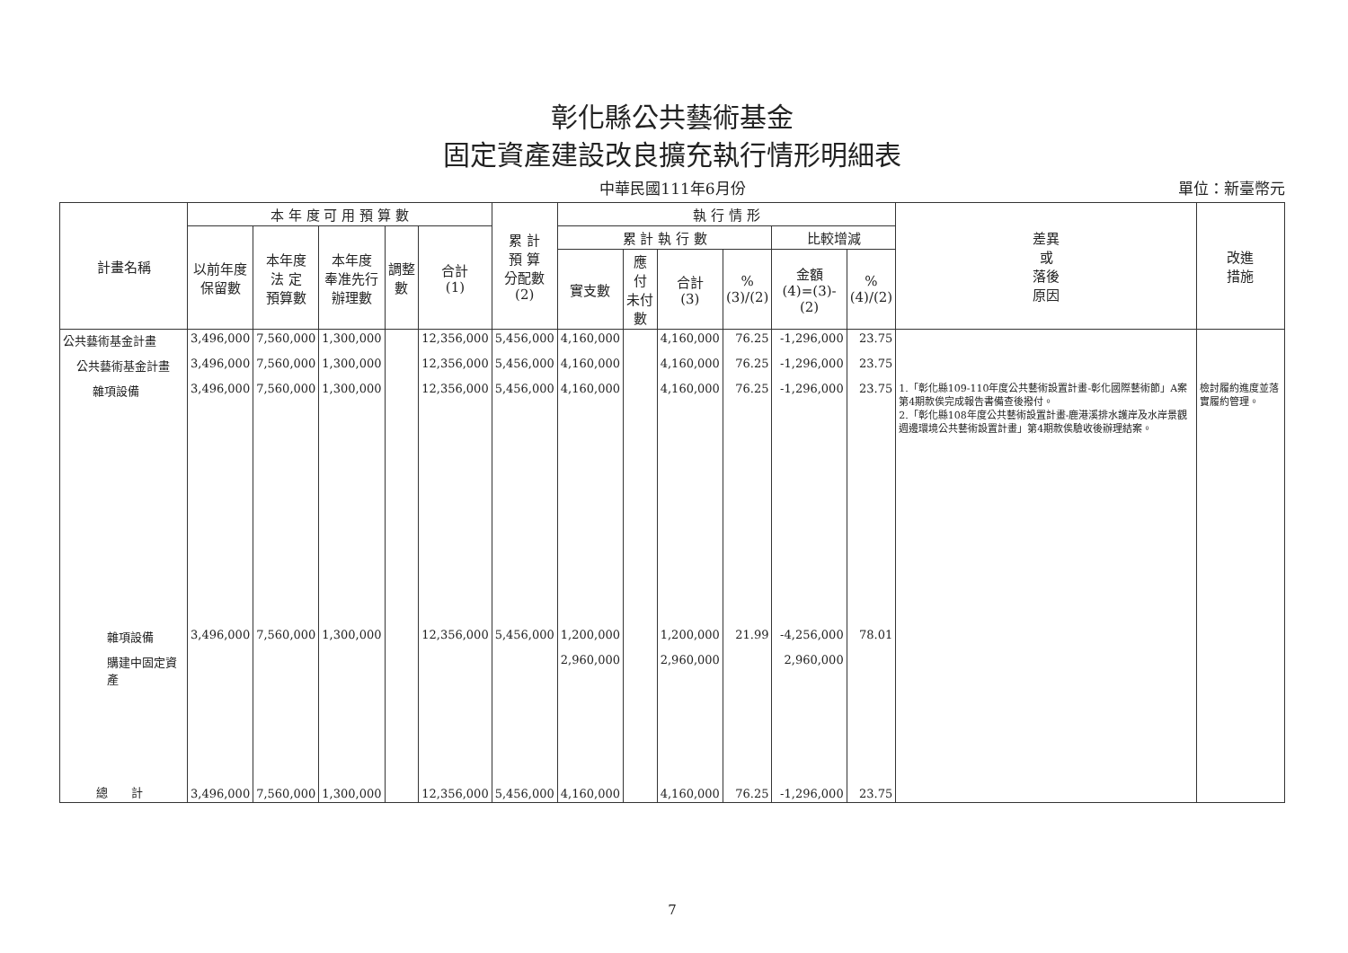彰化縣公共藝術基金
固定資產建設改良擴充執行情形明細表
中華民國111年6月份 單位：新臺幣元
| 計畫名稱 | 本 年 度 可 用 預 算 數 | | | | | 累 計 預 算 分配數 (2) | 執 行 情 形 | | | | | | 差異 或 落後 原因 | 改進 措施 |
| --- | --- | --- | --- | --- | --- | --- | --- | --- | --- | --- | --- | --- | --- | --- |
| | 以前年度 保留數 | 本年度 法 定 預算數 | 本年度 奉准先行 辦理數 | 調整數 | 合計 (1) | | 累 計 執 行 數 | | | | 比較增減 | | | |
| | | | | | | | 實支數 | 應 付 未付數 | 合計 (3) | % (3)/(2) | 金額 (4)=(3)-(2) | % (4)/(2) | | |
| 公共藝術基金計畫 | 3,496,000 | 7,560,000 | 1,300,000 | | 12,356,000 | 5,456,000 | 4,160,000 | | 4,160,000 | 76.25 | -1,296,000 | 23.75 | | |
| 公共藝術基金計畫 | 3,496,000 | 7,560,000 | 1,300,000 | | 12,356,000 | 5,456,000 | 4,160,000 | | 4,160,000 | 76.25 | -1,296,000 | 23.75 | | |
| 雜項設備 | 3,496,000 | 7,560,000 | 1,300,000 | | 12,356,000 | 5,456,000 | 4,160,000 | | 4,160,000 | 76.25 | -1,296,000 | 23.75 | 1.「彰化縣109-110年度公共藝術設置計畫-彰化國際藝術節」A案第4期款俟完成報告書備查後撥付。 2.「彰化縣108年度公共藝術設置計畫-鹿港溪排水護岸及水岸景觀週邊環境公共藝術設置計畫」第4期款俟驗收後辦理結案。 | 檢討履約進度並落實履約管理。 |
| 雜項設備 | 3,496,000 | 7,560,000 | 1,300,000 | | 12,356,000 | 5,456,000 | 1,200,000 | | 1,200,000 | 21.99 | -4,256,000 | 78.01 | | |
| 購建中固定資產 | | | | | | | 2,960,000 | | 2,960,000 | | 2,960,000 | | | |
| 總 計 | 3,496,000 | 7,560,000 | 1,300,000 | | 12,356,000 | 5,456,000 | 4,160,000 | | 4,160,000 | 76.25 | -1,296,000 | 23.75 | | |
7